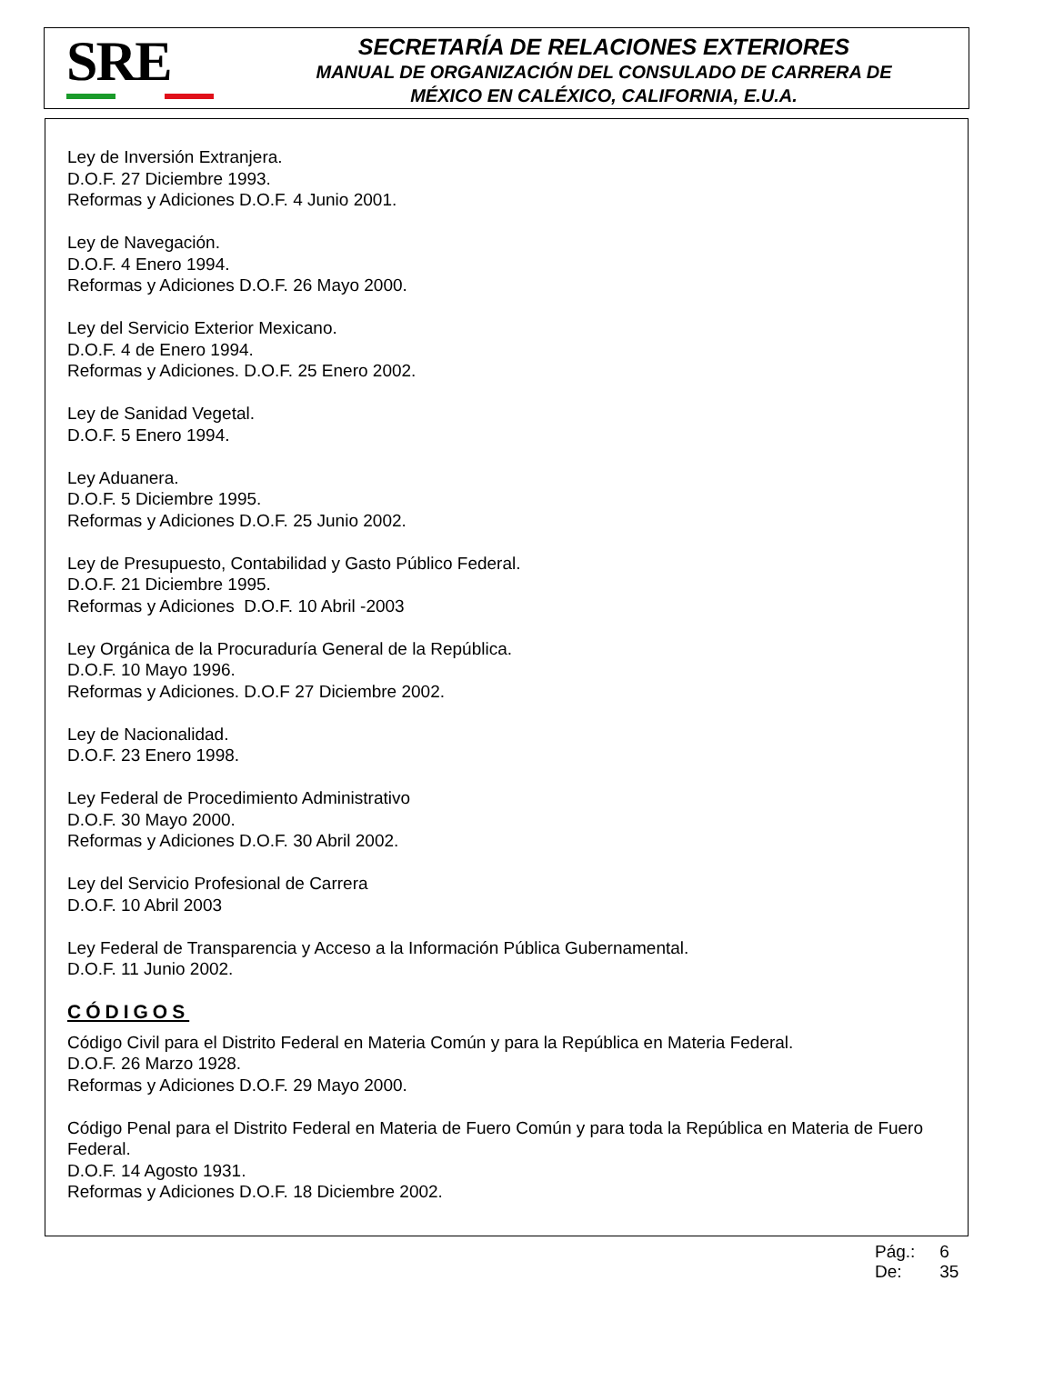SRE
SECRETARÍA DE RELACIONES EXTERIORES
MANUAL DE ORGANIZACIÓN DEL CONSULADO DE CARRERA DE
MÉXICO EN CALÉXICO, CALIFORNIA, E.U.A.
Ley de Inversión Extranjera.
D.O.F. 27 Diciembre 1993.
Reformas y Adiciones D.O.F. 4 Junio 2001.
Ley de Navegación.
D.O.F. 4 Enero 1994.
Reformas y Adiciones D.O.F. 26 Mayo 2000.
Ley del Servicio Exterior Mexicano.
D.O.F. 4 de Enero 1994.
Reformas y Adiciones. D.O.F. 25 Enero 2002.
Ley de Sanidad Vegetal.
D.O.F. 5 Enero 1994.
Ley Aduanera.
D.O.F. 5 Diciembre 1995.
Reformas y Adiciones D.O.F. 25 Junio 2002.
Ley de Presupuesto, Contabilidad y Gasto Público Federal.
D.O.F. 21 Diciembre 1995.
Reformas y Adiciones D.O.F. 10 Abril -2003
Ley Orgánica de la Procuraduría General de la República.
D.O.F. 10 Mayo 1996.
Reformas y Adiciones. D.O.F 27 Diciembre 2002.
Ley de Nacionalidad.
D.O.F. 23 Enero 1998.
Ley Federal de Procedimiento Administrativo
D.O.F. 30 Mayo 2000.
Reformas y Adiciones D.O.F. 30 Abril 2002.
Ley del Servicio Profesional de Carrera
D.O.F. 10 Abril 2003
Ley Federal de Transparencia y Acceso a la Información Pública Gubernamental.
D.O.F. 11 Junio 2002.
CÓDIGOS
Código Civil para el Distrito Federal en Materia Común y para la República en Materia Federal.
D.O.F. 26 Marzo 1928.
Reformas y Adiciones D.O.F. 29 Mayo 2000.
Código Penal para el Distrito Federal en Materia de Fuero Común y para toda la República en Materia de Fuero Federal.
D.O.F. 14 Agosto 1931.
Reformas y Adiciones D.O.F. 18 Diciembre 2002.
Pág.: 6
De: 35